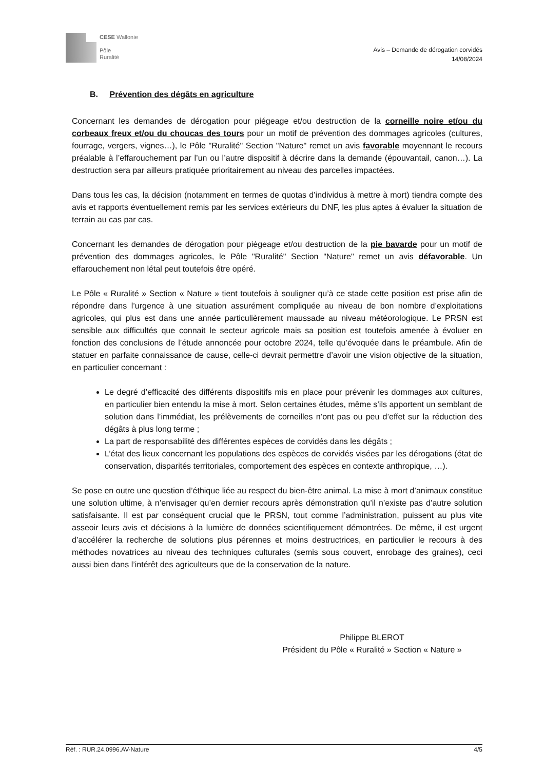CESE Wallonie
Pôle
Ruralité
Avis – Demande de dérogation corvidés
14/08/2024
B. Prévention des dégâts en agriculture
Concernant les demandes de dérogation pour piégeage et/ou destruction de la corneille noire et/ou du corbeaux freux et/ou du choucas des tours pour un motif de prévention des dommages agricoles (cultures, fourrage, vergers, vignes…), le Pôle "Ruralité" Section "Nature" remet un avis favorable moyennant le recours préalable à l’effarouchement par l’un ou l’autre dispositif à décrire dans la demande (épouvantail, canon…). La destruction sera par ailleurs pratiquée prioritairement au niveau des parcelles impactées.
Dans tous les cas, la décision (notamment en termes de quotas d’individus à mettre à mort) tiendra compte des avis et rapports éventuellement remis par les services extérieurs du DNF, les plus aptes à évaluer la situation de terrain au cas par cas.
Concernant les demandes de dérogation pour piégeage et/ou destruction de la pie bavarde pour un motif de prévention des dommages agricoles, le Pôle "Ruralité" Section "Nature" remet un avis défavorable. Un effarouchement non létal peut toutefois être opéré.
Le Pôle « Ruralité » Section « Nature » tient toutefois à souligner qu’à ce stade cette position est prise afin de répondre dans l’urgence à une situation assurément compliquée au niveau de bon nombre d’exploitations agricoles, qui plus est dans une année particulièrement maussade au niveau météorologique. Le PRSN est sensible aux difficultés que connait le secteur agricole mais sa position est toutefois amenée à évoluer en fonction des conclusions de l’étude annoncée pour octobre 2024, telle qu’évoquée dans le préambule. Afin de statuer en parfaite connaissance de cause, celle-ci devrait permettre d’avoir une vision objective de la situation, en particulier concernant :
Le degré d’efficacité des différents dispositifs mis en place pour prévenir les dommages aux cultures, en particulier bien entendu la mise à mort. Selon certaines études, même s’ils apportent un semblant de solution dans l’immédiat, les prélèvements de corneilles n’ont pas ou peu d’effet sur la réduction des dégâts à plus long terme ;
La part de responsabilité des différentes espèces de corvidés dans les dégâts ;
L’état des lieux concernant les populations des espèces de corvidés visées par les dérogations (état de conservation, disparités territoriales, comportement des espèces en contexte anthropique, …).
Se pose en outre une question d’éthique liée au respect du bien-être animal. La mise à mort d’animaux constitue une solution ultime, à n’envisager qu’en dernier recours après démonstration qu’il n’existe pas d’autre solution satisfaisante. Il est par conséquent crucial que le PRSN, tout comme l’administration, puissent au plus vite asseoir leurs avis et décisions à la lumière de données scientifiquement démontrées. De même, il est urgent d’accélérer la recherche de solutions plus pérennes et moins destructrices, en particulier le recours à des méthodes novatrices au niveau des techniques culturales (semis sous couvert, enrobage des graines), ceci aussi bien dans l’intérêt des agriculteurs que de la conservation de la nature.
Philippe BLEROT
Président du Pôle « Ruralité » Section « Nature »
Réf. : RUR.24.0996.AV-Nature 4/5